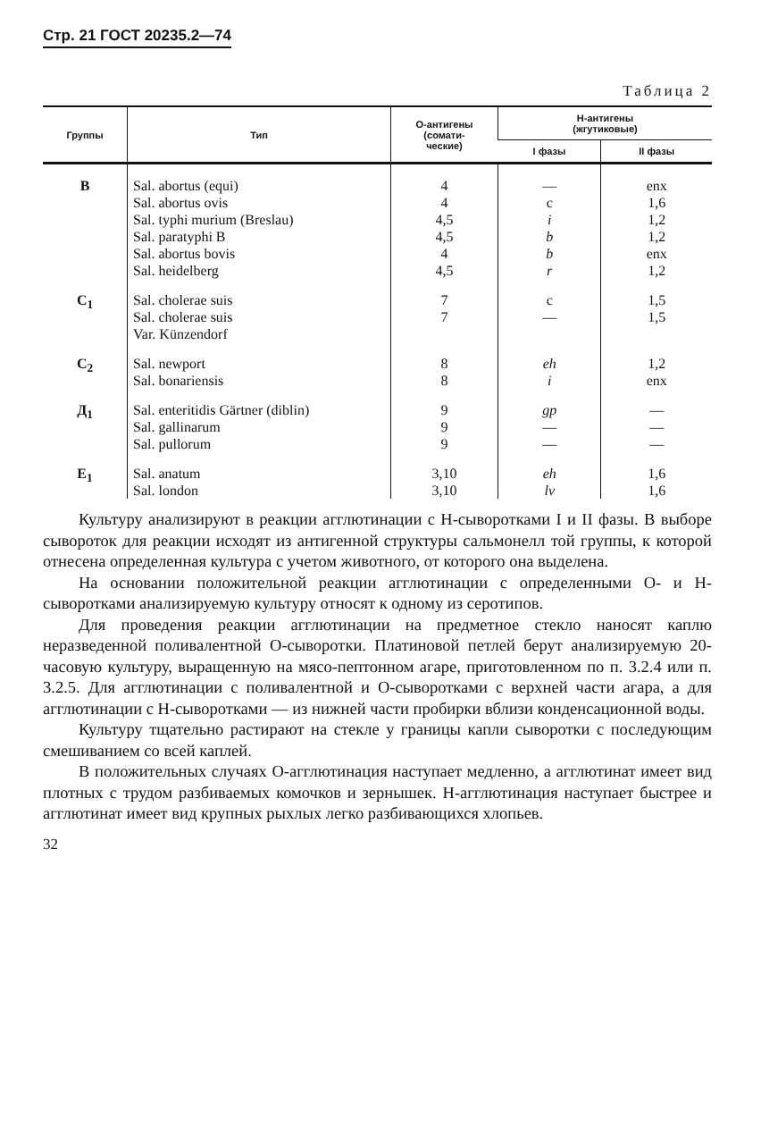Стр. 21 ГОСТ 20235.2—74
Таблица 2
| Группы | Тип | О-антигены (сомати- ческие) | Н-антигены (жгутиковые) | |
| --- | --- | --- | --- | --- |
| | | | I фазы | II фазы |
| В | Sal. abortus (equi) Sal. abortus ovis Sal. typhi murium (Breslau) Sal. paratyphi B Sal. abortus bovis Sal. heidelberg | 4 4 4,5 4,5 4 4,5 | — c i b b r | enx 1,6 1,2 1,2 enx 1,2 |
| C<sub>1</sub> | Sal. cholerae suis Sal. cholerae suis Var. Künzendorf | 7 7 | c — | 1,5 1,5 |
| C<sub>2</sub> | Sal. newport Sal. bonariensis | 8 8 | eh i | 1,2 enx |
| Д<sub>1</sub> | Sal. enteritidis Gärtner (diblin) Sal. gallinarum Sal. pullorum | 9 9 9 | gp — — | — — — |
| E<sub>1</sub> | Sal. anatum Sal. london | 3,10 3,10 | eh lv | 1,6 1,6 |
Культуру анализируют в реакции агглютинации с Н-сыворотками I и II фазы. В выборе сывороток для реакции исходят из антигенной структуры сальмонелл той группы, к которой отнесена определенная культура с учетом животного, от которого она выделена.
На основании положительной реакции агглютинации с определенными О- и Н-сыворотками анализируемую культуру относят к одному из серотипов.
Для проведения реакции агглютинации на предметное стекло наносят каплю неразведенной поливалентной О-сыворотки. Платиновой петлей берут анализируемую 20-часовую культуру, выращенную на мясо-пептонном агаре, приготовленном по п. 3.2.4 или п. 3.2.5. Для агглютинации с поливалентной и О-сыворотками с верхней части агара, а для агглютинации с Н-сыворотками — из нижней части пробирки вблизи конденсационной воды.
Культуру тщательно растирают на стекле у границы капли сыворотки с последующим смешиванием со всей каплей.
В положительных случаях О-агглютинация наступает медленно, а агглютинат имеет вид плотных с трудом разбиваемых комочков и зернышек. Н-агглютинация наступает быстрее и агглютинат имеет вид крупных рыхлых легко разбивающихся хлопьев.
32